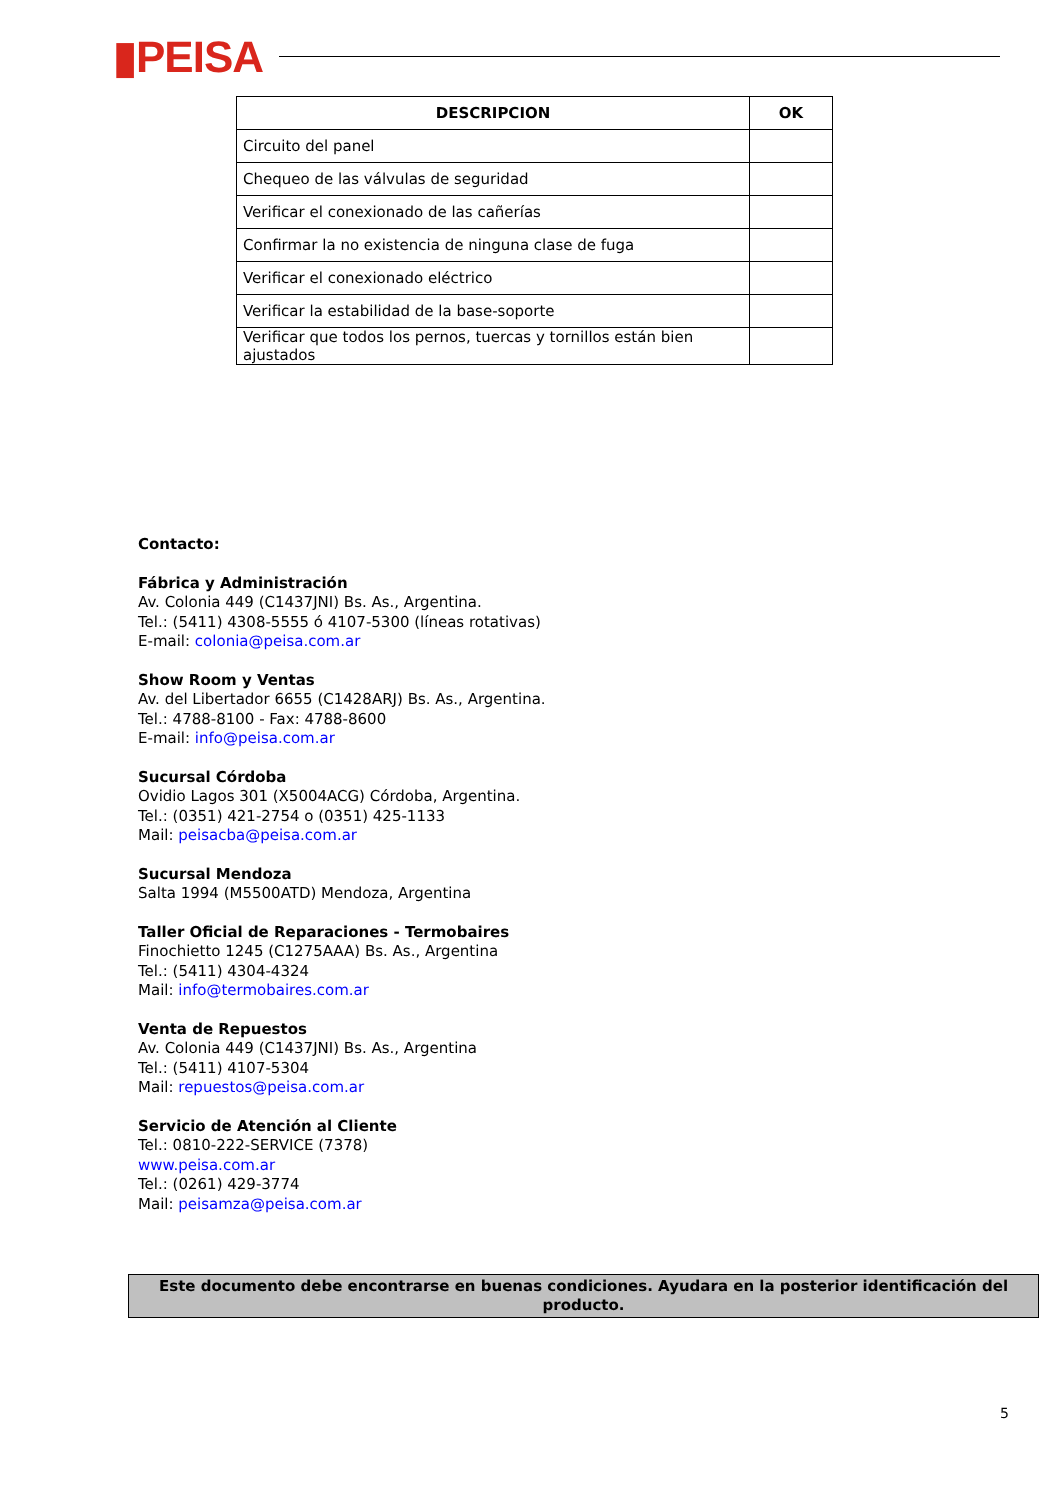▮PEISA
| DESCRIPCION | OK |
| --- | --- |
| Circuito del panel | |
| Chequeo de las válvulas de seguridad | |
| Verificar el conexionado de las cañerías | |
| Confirmar la no existencia de ninguna clase de fuga | |
| Verificar el conexionado eléctrico | |
| Verificar la estabilidad de la base-soporte | |
| Verificar que todos los pernos, tuercas y tornillos están bien ajustados | |
Contacto:
Fábrica y Administración
Av. Colonia 449 (C1437JNI) Bs. As., Argentina.
Tel.: (5411) 4308-5555 ó 4107-5300 (líneas rotativas)
E-mail: colonia@peisa.com.ar
Show Room y Ventas
Av. del Libertador 6655 (C1428ARJ) Bs. As., Argentina.
Tel.: 4788-8100 - Fax: 4788-8600
E-mail: info@peisa.com.ar
Sucursal Córdoba
Ovidio Lagos 301 (X5004ACG) Córdoba, Argentina.
Tel.: (0351) 421-2754 o (0351) 425-1133
Mail: peisacba@peisa.com.ar
Sucursal Mendoza
Salta 1994 (M5500ATD) Mendoza, Argentina
Taller Oficial de Reparaciones - Termobaires
Finochietto 1245 (C1275AAA) Bs. As., Argentina
Tel.: (5411) 4304-4324
Mail: info@termobaires.com.ar
Venta de Repuestos
Av. Colonia 449 (C1437JNI) Bs. As., Argentina
Tel.: (5411) 4107-5304
Mail: repuestos@peisa.com.ar
Servicio de Atención al Cliente
Tel.: 0810-222-SERVICE (7378)
www.peisa.com.ar
Tel.: (0261) 429-3774
Mail: peisamza@peisa.com.ar
Este documento debe encontrarse en buenas condiciones. Ayudara en la posterior identificación del producto.
5